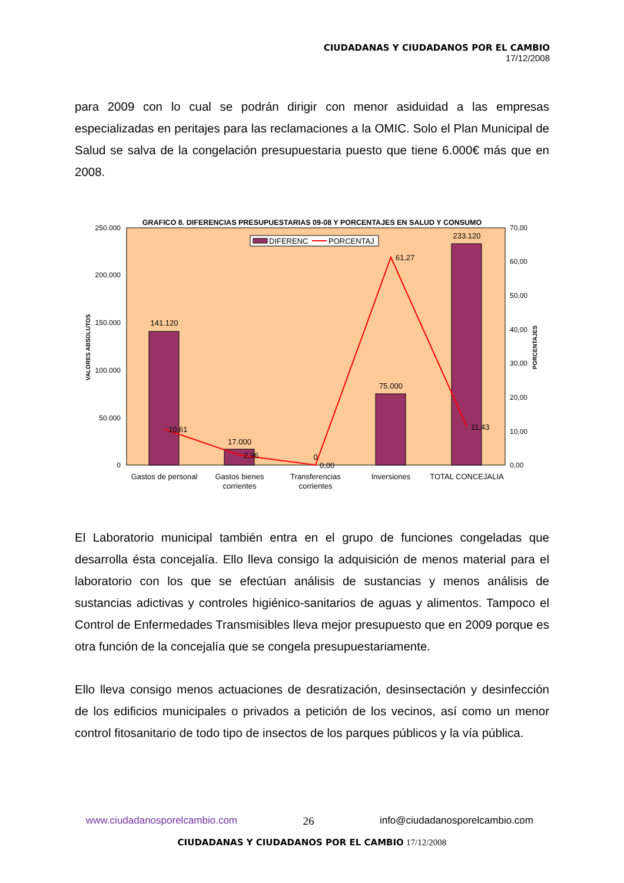CIUDADANAS Y CIUDADANOS POR EL CAMBIO
17/12/2008
para 2009 con lo cual se podrán dirigir con menor asiduidad a las empresas especializadas en peritajes para las reclamaciones a la OMIC. Solo el Plan Municipal de Salud se salva de la congelación presupuestaria puesto que tiene 6.000€ más que en 2008.
GRAFICO 8. DIFERENCIAS PRESUPUESTARIAS 09-08 Y PORCENTAJES EN SALUD Y CONSUMO
250.000
200.000
150.000
100.000
50.000
0
70,00
60,00
50,00
40,00
30,00
20,00
10,00
0,00
VALORES ABSOLUTOS
PORCENTAJES
141.120
17.000
0
75.000
233.120
10,61
2,96
0,00
61,27
11,43
DIFERENC
PORCENTAJ
Gastos de personal
Gastos bienes
corrientes
Transferencias
corrientes
Inversiones
TOTAL CONCEJALIA
El Laboratorio municipal también entra en el grupo de funciones congeladas que desarrolla ésta concejalía. Ello lleva consigo la adquisición de menos material para el laboratorio con los que se efectúan análisis de sustancias y menos análisis de sustancias adictivas y controles higiénico-sanitarios de aguas y alimentos. Tampoco el Control de Enfermedades Transmisibles lleva mejor presupuesto que en 2009 porque es otra función de la concejalía que se congela presupuestariamente.
Ello lleva consigo menos actuaciones de desratización, desinsectación y desinfección de los edificios municipales o privados a petición de los vecinos, así como un menor control fitosanitario de todo tipo de insectos de los parques públicos y la vía pública.
www.ciudadanosporelcambio.com 26 info@ciudadanosporelcambio.com
CIUDADANAS Y CIUDADANOS POR EL CAMBIO 17/12/2008